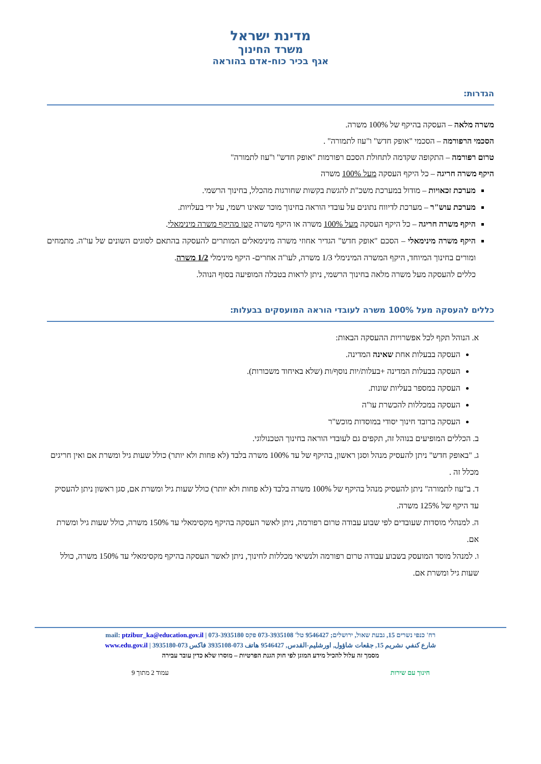מדינת ישראל
משרד החינוך
אגף בכיר כוח-אדם בהוראה
הגדרות:
משרה מלאה – העסקה בהיקף של 100% משרה.
הסכמי הרפורמה – הסכמי "אופק חדש" ו"עוז לתמורה" .
טרום רפורמה – התקופה שקדמה לתחולת הסכם רפורמות "אופק חדש" ו"עוז לתמורה"
היקף משרה חריגה – כל היקף העסקה מעל 100% משרה
מערכת זכאויות – מודול במערכת משכ"ת להגשת בקשות שחורגות מהכלל, בחינוך הרשמי.
מערכת עוש"ר – מערכת לדיווח נתונים על עובדי הוראה בחינוך מוכר שאינו רשמי, על ידי בעלויות.
היקף משרה חריגה – כל היקף העסקה מעל 100% משרה או היקף משרה קטן מהיקף משרה מינימאלי.
היקף משרה מינימאלי – הסכם "אופק חדש" הגדיר אחוזי משרה מינימאלים המותרים להעסקה בהתאם לסוגים השונים של עו"ה. מתמחים ומורים בחינוך המיוחד, היקף המשרה המינימלי 1/3 משרה, לעו"ה אחרים- היקף מינימלי 1/2 משרה.
כללים להעסקה מעל משרה מלאה בחינוך הרשמי, ניתן לראות בטבלה המופיעה בסוף הנוהל.
כללים להעסקה מעל 100% משרה לעובדי הוראה המועסקים בבעלות:
א. הנוהל תקף לכל אפשרויות ההעסקה הבאות:
העסקה בבעלות אחת שאינה המדינה.
העסקה בבעלות המדינה +בעלות/יות נוסף/ות (שלא באיחוד משכורות).
העסקה במספר בעליות שונות.
העסקה במכללות להכשרת עו"ה
העסקה ברובד חינוך יסודי במוסדות מוכש"ר
ב. הכללים המופיעים בנוהל זה, תקפים גם לעובדי הוראה בחינוך הטכנולוגי.
ג. "באופק חדש" ניתן להעסיק מנהל וסגן ראשון, בהיקף של עד 100% משרה בלבד (לא פחות ולא יותר) כולל שעות גיל ומשרת אם ואין חריגים מכלל זה .
ד. ב"עוז לתמורה" ניתן להעסיק מנהל בהיקף של 100% משרה בלבד (לא פחות ולא יותר) כולל שעות גיל ומשרת אם, סגן ראשון ניתן להעסיק עד היקף של 125% משרה.
ה. למנהלי מוסדות שעובדים לפי שבוע עבודה טרום רפורמה, ניתן לאשר העסקה בהיקף מקסימאלי עד 150% משרה, כולל שעות גיל ומשרת אם.
ו. למנהל מוסד המועסק בשבוע עבודה טרום רפורמה ולנשיאי מכללות לחינוך, ניתן לאשר העסקה בהיקף מקסימאלי עד 150% משרה, כולל שעות גיל ומשרת אם.
רח' כנפי נשרים 15, גבעת שאול, ירושלים; 9546427 טל' 073-3935108 פקס 073-3935180 | mail: ptzibur_ka@education.gov.il
شارع كنفي نشريم 15, جڤعات شاؤول, اورشليم-القدس, 9546427 هاتف 073-3935108 فاكس 073-3935180 | www.edu.gov.il
מסמך זה עלול להכיל מידע המוגן לפי חוק הגנת הפרטיות – מוסרו שלא כדין עובר עבירה
חינוך עם שירות עמוד 2 מתוך 9